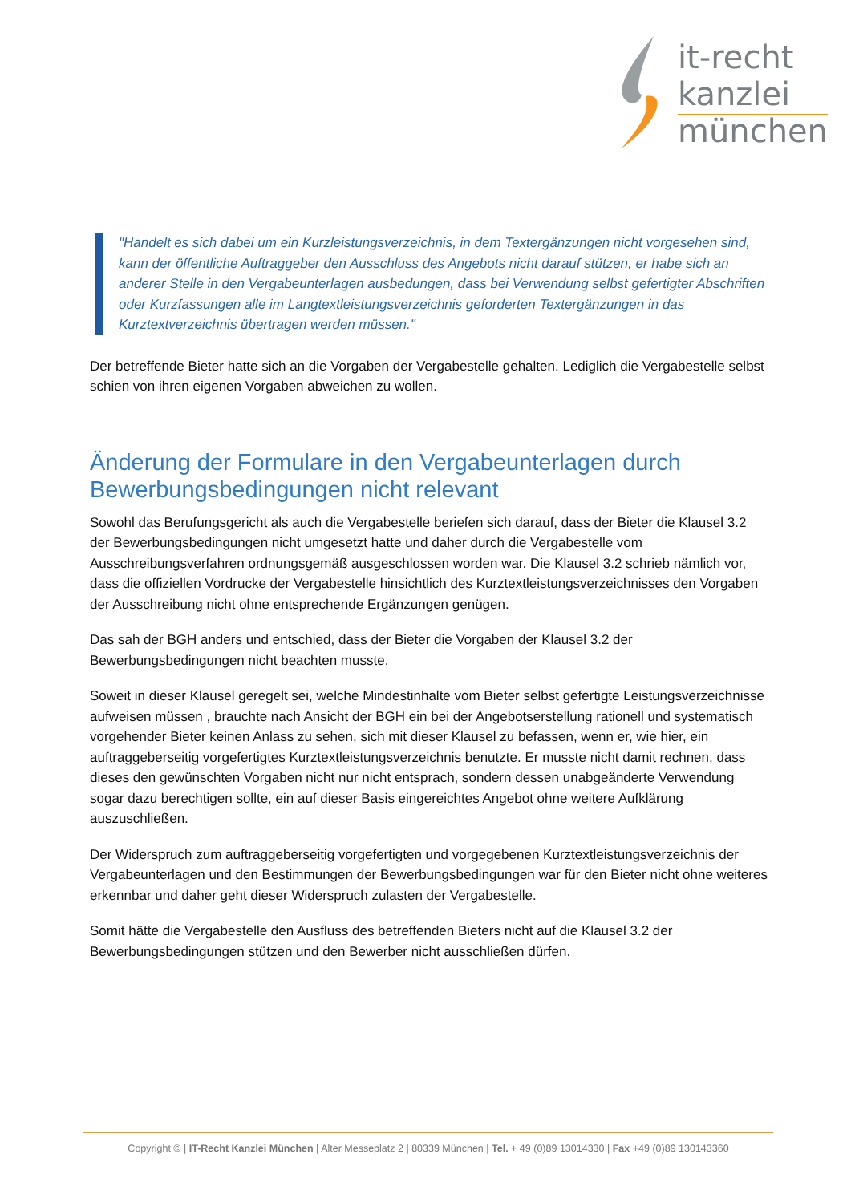it-recht
kanzlei
münchen
"Handelt es sich dabei um ein Kurzleistungsverzeichnis, in dem Textergänzungen nicht vorgesehen sind, kann der öffentliche Auftraggeber den Ausschluss des Angebots nicht darauf stützen, er habe sich an anderer Stelle in den Vergabeunterlagen ausbedungen, dass bei Verwendung selbst gefertigter Abschriften oder Kurzfassungen alle im Langtextleistungsverzeichnis geforderten Textergänzungen in das Kurztextverzeichnis übertragen werden müssen."
Der betreffende Bieter hatte sich an die Vorgaben der Vergabestelle gehalten. Lediglich die Vergabestelle selbst schien von ihren eigenen Vorgaben abweichen zu wollen.
Änderung der Formulare in den Vergabeunterlagen durch Bewerbungsbedingungen nicht relevant
Sowohl das Berufungsgericht als auch die Vergabestelle beriefen sich darauf, dass der Bieter die Klausel 3.2 der Bewerbungsbedingungen nicht umgesetzt hatte und daher durch die Vergabestelle vom Ausschreibungsverfahren ordnungsgemäß ausgeschlossen worden war. Die Klausel 3.2 schrieb nämlich vor, dass die offiziellen Vordrucke der Vergabestelle hinsichtlich des Kurztextleistungsverzeichnisses den Vorgaben der Ausschreibung nicht ohne entsprechende Ergänzungen genügen.
Das sah der BGH anders und entschied, dass der Bieter die Vorgaben der Klausel 3.2 der Bewerbungsbedingungen nicht beachten musste.
Soweit in dieser Klausel geregelt sei, welche Mindestinhalte vom Bieter selbst gefertigte Leistungsverzeichnisse aufweisen müssen , brauchte nach Ansicht der BGH ein bei der Angebotserstellung rationell und systematisch vorgehender Bieter keinen Anlass zu sehen, sich mit dieser Klausel zu befassen, wenn er, wie hier, ein auftraggeberseitig vorgefertigtes Kurztextleistungsverzeichnis benutzte. Er musste nicht damit rechnen, dass dieses den gewünschten Vorgaben nicht nur nicht entsprach, sondern dessen unabgeänderte Verwendung sogar dazu berechtigen sollte, ein auf dieser Basis eingereichtes Angebot ohne weitere Aufklärung auszuschließen.
Der Widerspruch zum auftraggeberseitig vorgefertigten und vorgegebenen Kurztextleistungsverzeichnis der Vergabeunterlagen und den Bestimmungen der Bewerbungsbedingungen war für den Bieter nicht ohne weiteres erkennbar und daher geht dieser Widerspruch zulasten der Vergabestelle.
Somit hätte die Vergabestelle den Ausfluss des betreffenden Bieters nicht auf die Klausel 3.2 der Bewerbungsbedingungen stützen und den Bewerber nicht ausschließen dürfen.
Copyright © | IT-Recht Kanzlei München | Alter Messeplatz 2 | 80339 München | Tel. + 49 (0)89 13014330 | Fax +49 (0)89 130143360